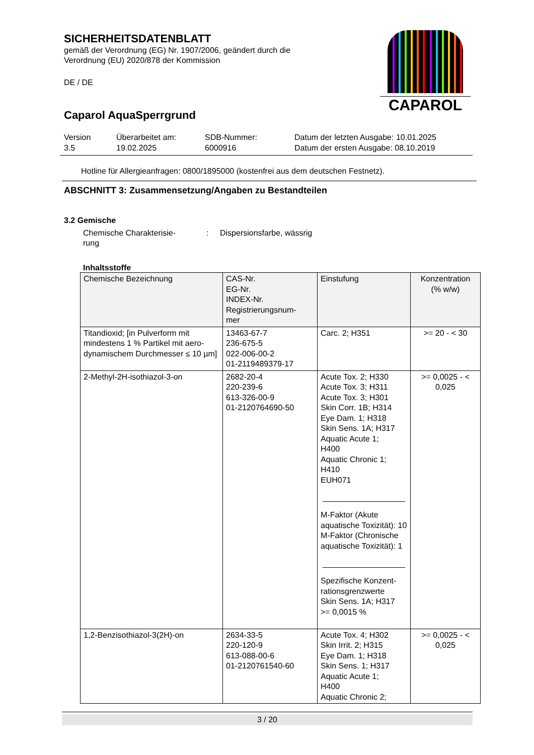SICHERHEITSDATENBLATT
gemäß der Verordnung (EG) Nr. 1907/2006, geändert durch die
Verordnung (EU) 2020/878 der Kommission
DE / DE
CAPAROL
Caparol AquaSperrgrund
Version
3.5
Überarbeitet am:
19.02.2025
SDB-Nummer:
6000916
Datum der letzten Ausgabe: 10.01.2025
Datum der ersten Ausgabe: 08.10.2019
Hotline für Allergieanfragen: 0800/1895000 (kostenfrei aus dem deutschen Festnetz).
ABSCHNITT 3: Zusammensetzung/Angaben zu Bestandteilen
3.2 Gemische
Chemische Charakterisie-
rung
: Dispersionsfarbe, wässrig
Inhaltsstoffe
| Chemische Bezeichnung | CAS-Nr. EG-Nr. INDEX-Nr. Registrierungsnum- mer | Einstufung | Konzentration (% w/w) |
| --- | --- | --- | --- |
| Titandioxid; [in Pulverform mit mindestens 1 % Partikel mit aero-dynamischem Durchmesser ≤ 10 µm] | 13463-67-7 236-675-5 022-006-00-2 01-2119489379-17 | Carc. 2; H351 | >= 20 - < 30 |
| 2-Methyl-2H-isothiazol-3-on | 2682-20-4 220-239-6 613-326-00-9 01-2120764690-50 | Acute Tox. 2; H330 Acute Tox. 3; H311 Acute Tox. 3; H301 Skin Corr. 1B; H314 Eye Dam. 1; H318 Skin Sens. 1A; H317 Aquatic Acute 1; H400 Aquatic Chronic 1; H410 EUH071 M-Faktor (Akute aquatische Toxizität): 10 M-Faktor (Chronische aquatische Toxizität): 1 Spezifische Konzent-rationsgrenzwerte Skin Sens. 1A; H317 >= 0,0015 % | >= 0,0025 - < 0,025 |
| 1,2-Benzisothiazol-3(2H)-on | 2634-33-5 220-120-9 613-088-00-6 01-2120761540-60 | Acute Tox. 4; H302 Skin Irrit. 2; H315 Eye Dam. 1; H318 Skin Sens. 1; H317 Aquatic Acute 1; H400 Aquatic Chronic 2; | >= 0,0025 - < 0,025 |
3 / 20